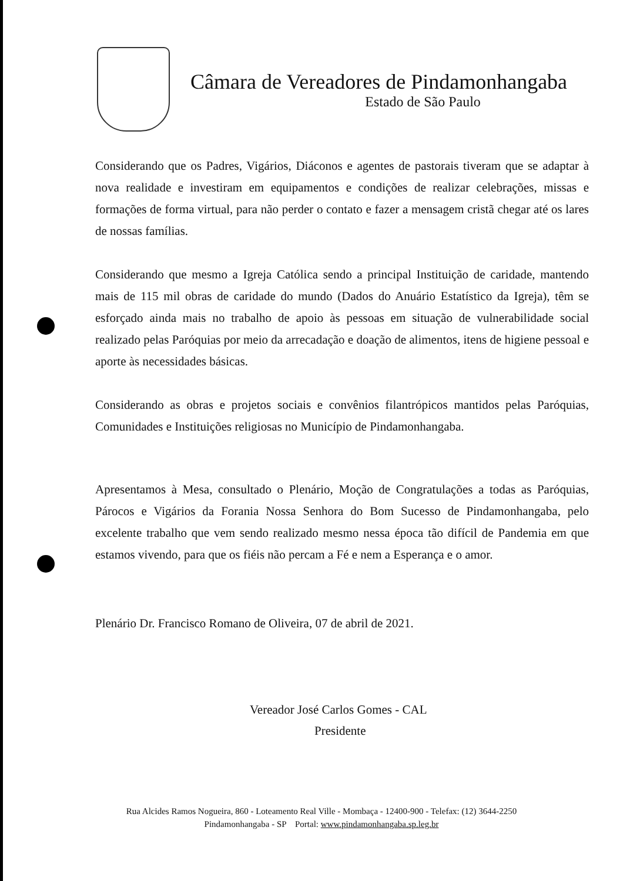Câmara de Vereadores de Pindamonhangaba
Estado de São Paulo
Considerando que os Padres, Vigários, Diáconos e agentes de pastorais tiveram que se adaptar à nova realidade e investiram em equipamentos e condições de realizar celebrações, missas e formações de forma virtual, para não perder o contato e fazer a mensagem cristã chegar até os lares de nossas famílias.
Considerando que mesmo a Igreja Católica sendo a principal Instituição de caridade, mantendo mais de 115 mil obras de caridade do mundo (Dados do Anuário Estatístico da Igreja), têm se esforçado ainda mais no trabalho de apoio às pessoas em situação de vulnerabilidade social realizado pelas Paróquias por meio da arrecadação e doação de alimentos, itens de higiene pessoal e aporte às necessidades básicas.
Considerando as obras e projetos sociais e convênios filantrópicos mantidos pelas Paróquias, Comunidades e Instituições religiosas no Município de Pindamonhangaba.
Apresentamos à Mesa, consultado o Plenário, Moção de Congratulações a todas as Paróquias, Párocos e Vigários da Forania Nossa Senhora do Bom Sucesso de Pindamonhangaba, pelo excelente trabalho que vem sendo realizado mesmo nessa época tão difícil de Pandemia em que estamos vivendo, para que os fiéis não percam a Fé e nem a Esperança e o amor.
Plenário Dr. Francisco Romano de Oliveira, 07 de abril de 2021.
Vereador José Carlos Gomes - CAL
Presidente
Rua Alcides Ramos Nogueira, 860 - Loteamento Real Ville - Mombaça - 12400-900 - Telefax: (12) 3644-2250
Pindamonhangaba - SP Portal: www.pindamonhangaba.sp.leg.br